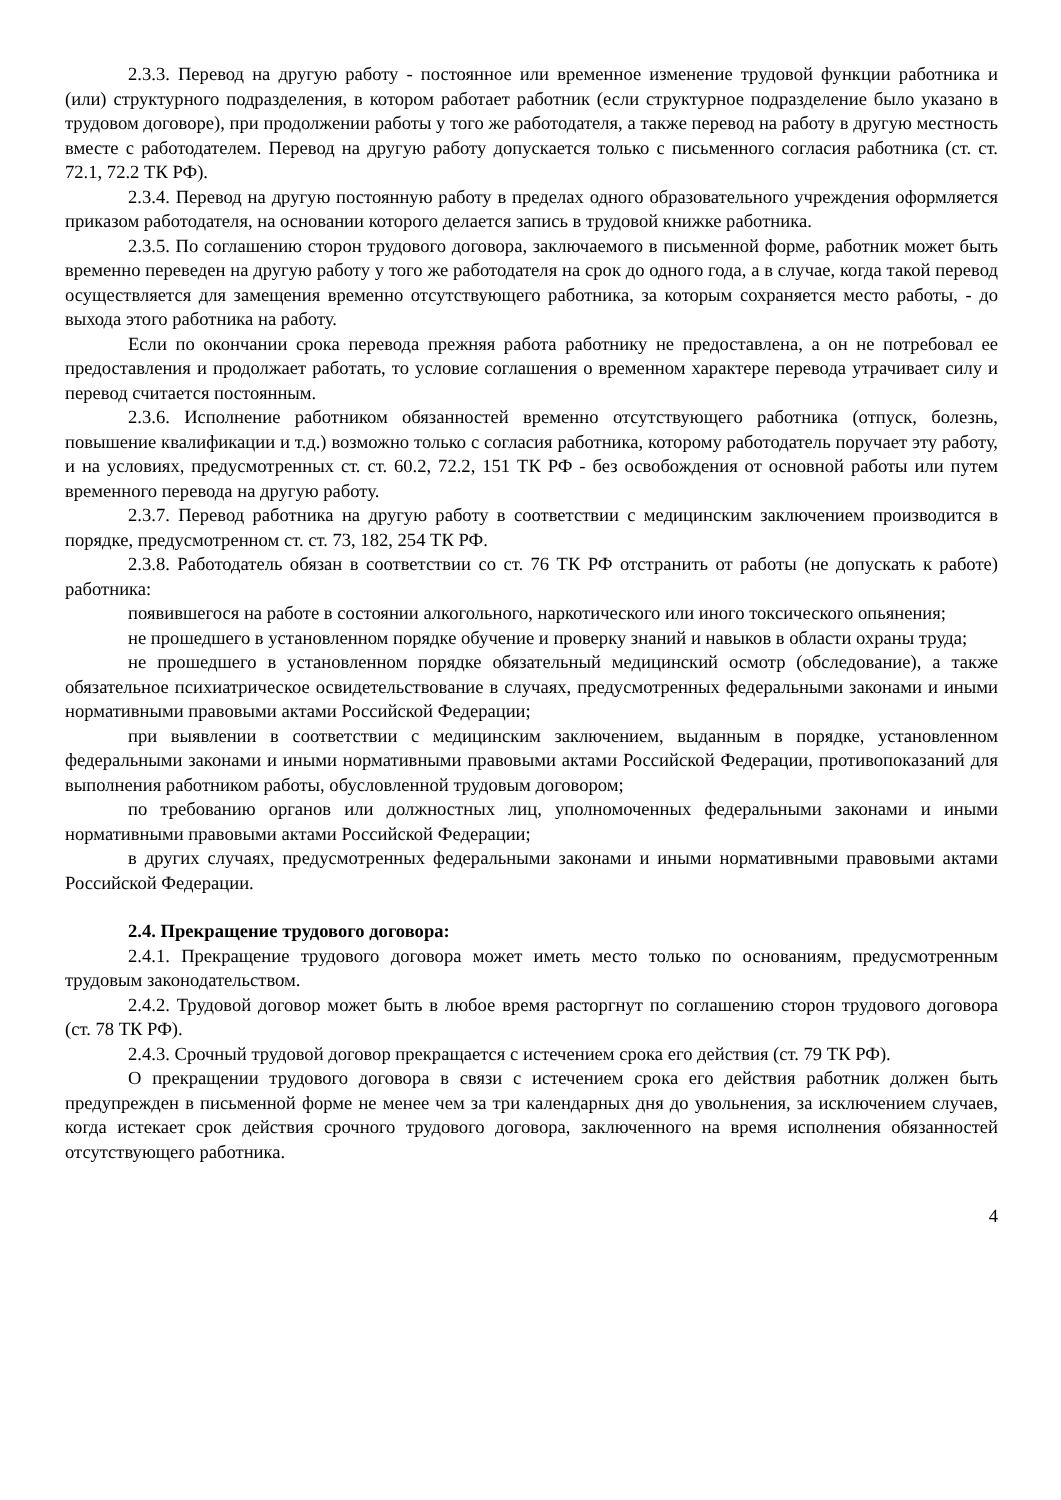2.3.3. Перевод на другую работу - постоянное или временное изменение трудовой функции работника и (или) структурного подразделения, в котором работает работник (если структурное подразделение было указано в трудовом договоре), при продолжении работы у того же работодателя, а также перевод на работу в другую местность вместе с работодателем. Перевод на другую работу допускается только с письменного согласия работника (ст. ст. 72.1, 72.2 ТК РФ).
2.3.4. Перевод на другую постоянную работу в пределах одного образовательного учреждения оформляется приказом работодателя, на основании которого делается запись в трудовой книжке работника.
2.3.5. По соглашению сторон трудового договора, заключаемого в письменной форме, работник может быть временно переведен на другую работу у того же работодателя на срок до одного года, а в случае, когда такой перевод осуществляется для замещения временно отсутствующего работника, за которым сохраняется место работы, - до выхода этого работника на работу.
Если по окончании срока перевода прежняя работа работнику не предоставлена, а он не потребовал ее предоставления и продолжает работать, то условие соглашения о временном характере перевода утрачивает силу и перевод считается постоянным.
2.3.6. Исполнение работником обязанностей временно отсутствующего работника (отпуск, болезнь, повышение квалификации и т.д.) возможно только с согласия работника, которому работодатель поручает эту работу, и на условиях, предусмотренных ст. ст. 60.2, 72.2, 151 ТК РФ - без освобождения от основной работы или путем временного перевода на другую работу.
2.3.7. Перевод работника на другую работу в соответствии с медицинским заключением производится в порядке, предусмотренном ст. ст. 73, 182, 254 ТК РФ.
2.3.8. Работодатель обязан в соответствии со ст. 76 ТК РФ отстранить от работы (не допускать к работе) работника:
появившегося на работе в состоянии алкогольного, наркотического или иного токсического опьянения;
не прошедшего в установленном порядке обучение и проверку знаний и навыков в области охраны труда;
не прошедшего в установленном порядке обязательный медицинский осмотр (обследование), а также обязательное психиатрическое освидетельствование в случаях, предусмотренных федеральными законами и иными нормативными правовыми актами Российской Федерации;
при выявлении в соответствии с медицинским заключением, выданным в порядке, установленном федеральными законами и иными нормативными правовыми актами Российской Федерации, противопоказаний для выполнения работником работы, обусловленной трудовым договором;
по требованию органов или должностных лиц, уполномоченных федеральными законами и иными нормативными правовыми актами Российской Федерации;
в других случаях, предусмотренных федеральными законами и иными нормативными правовыми актами Российской Федерации.
2.4. Прекращение трудового договора:
2.4.1. Прекращение трудового договора может иметь место только по основаниям, предусмотренным трудовым законодательством.
2.4.2. Трудовой договор может быть в любое время расторгнут по соглашению сторон трудового договора (ст. 78 ТК РФ).
2.4.3. Срочный трудовой договор прекращается с истечением срока его действия (ст. 79 ТК РФ).
О прекращении трудового договора в связи с истечением срока его действия работник должен быть предупрежден в письменной форме не менее чем за три календарных дня до увольнения, за исключением случаев, когда истекает срок действия срочного трудового договора, заключенного на время исполнения обязанностей отсутствующего работника.
4